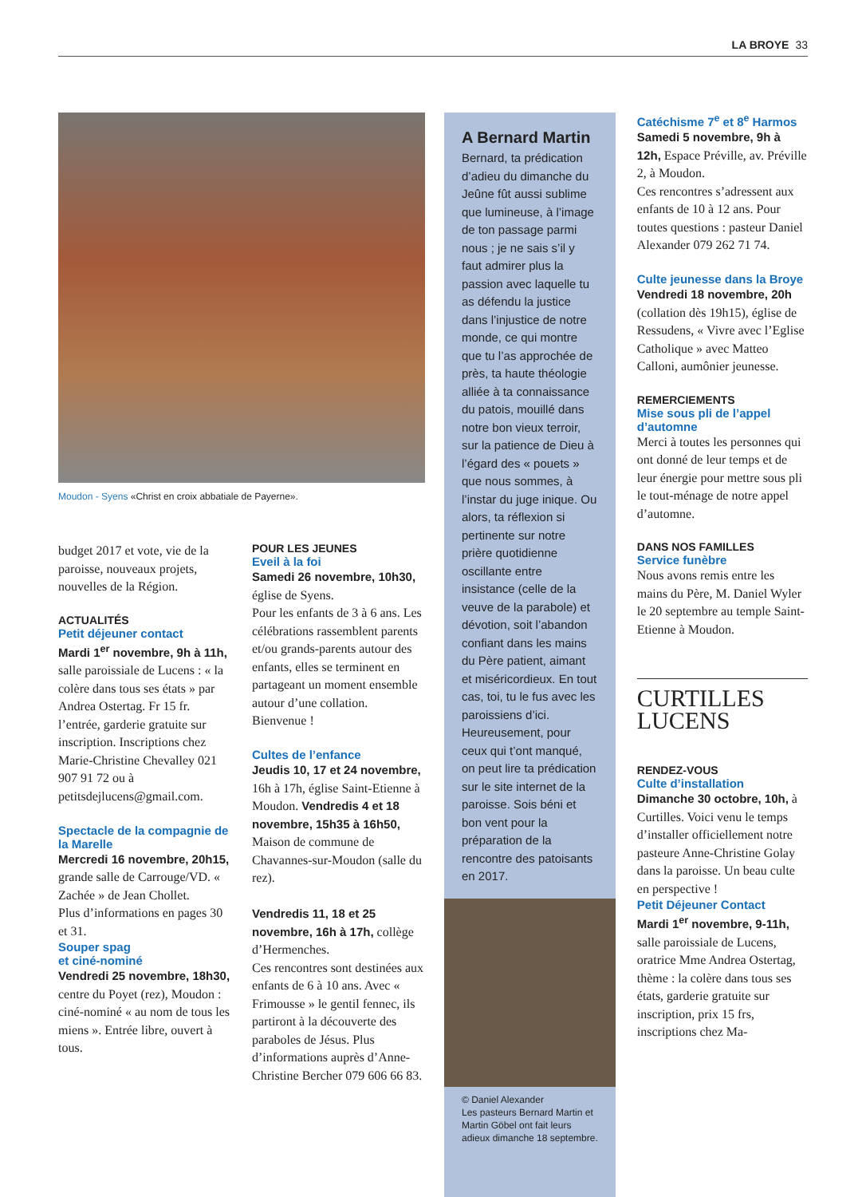LA BROYE 33
Moudon - Syens «Christ en croix abbatiale de Payerne».
budget 2017 et vote, vie de la paroisse, nouveaux projets, nouvelles de la Région.
ACTUALITÉS
Petit déjeuner contact
Mardi 1<sup>er</sup> novembre, 9h à 11h, salle paroissiale de Lucens : « la colère dans tous ses états » par Andrea Ostertag. Fr 15 fr. l’entrée, garderie gratuite sur inscription. Inscriptions chez Marie-Christine Chevalley 021 907 91 72 ou à petitsdejlucens@gmail.com.
Spectacle de la compagnie de la Marelle
Mercredi 16 novembre, 20h15, grande salle de Carrouge/VD. « Zachée » de Jean Chollet.
Plus d’informations en pages 30 et 31.
Souper spag
et ciné-nominé
Vendredi 25 novembre, 18h30, centre du Poyet (rez), Moudon : ciné-nominé « au nom de tous les miens ». Entrée libre, ouvert à tous.
POUR LES JEUNES
Eveil à la foi
Samedi 26 novembre, 10h30, église de Syens.
Pour les enfants de 3 à 6 ans. Les célébrations rassemblent parents et/ou grands-parents autour des enfants, elles se terminent en partageant un moment ensemble autour d’une collation. Bienvenue !
Cultes de l’enfance
Jeudis 10, 17 et 24 novembre, 16h à 17h, église Saint-Etienne à Moudon. Vendredis 4 et 18 novembre, 15h35 à 16h50, Maison de commune de Chavannes-sur-Moudon (salle du rez).
Vendredis 11, 18 et 25 novembre, 16h à 17h, collège d’Hermenches.
Ces rencontres sont destinées aux enfants de 6 à 10 ans. Avec « Frimousse » le gentil fennec, ils partiront à la découverte des paraboles de Jésus. Plus d’informations auprès d’Anne-Christine Bercher 079 606 66 83.
A Bernard Martin
Bernard, ta prédication d’adieu du dimanche du Jeûne fût aussi sublime que lumineuse, à l’image de ton passage parmi nous ; je ne sais s’il y faut admirer plus la passion avec laquelle tu as défendu la justice dans l’injustice de notre monde, ce qui montre que tu l’as approchée de près, ta haute théologie alliée à ta connaissance du patois, mouillé dans notre bon vieux terroir, sur la patience de Dieu à l’égard des « pouets » que nous sommes, à l’instar du juge inique. Ou alors, ta réflexion si pertinente sur notre prière quotidienne oscillante entre insistance (celle de la veuve de la parabole) et dévotion, soit l’abandon confiant dans les mains du Père patient, aimant et miséricordieux. En tout cas, toi, tu le fus avec les paroissiens d’ici. Heureusement, pour ceux qui t’ont manqué, on peut lire ta prédication sur le site internet de la paroisse. Sois béni et bon vent pour la préparation de la rencontre des patoisants en 2017.
© Daniel Alexander
Les pasteurs Bernard Martin et Martin Göbel ont fait leurs adieux dimanche 18 septembre.
Catéchisme 7<sup>e</sup> et 8<sup>e</sup> Harmos
Samedi 5 novembre, 9h à 12h, Espace Préville, av. Préville 2, à Moudon.
Ces rencontres s’adressent aux enfants de 10 à 12 ans. Pour toutes questions : pasteur Daniel Alexander 079 262 71 74.
Culte jeunesse dans la Broye
Vendredi 18 novembre, 20h (collation dès 19h15), église de Ressudens, « Vivre avec l’Eglise Catholique » avec Matteo Calloni, aumônier jeunesse.
REMERCIEMENTS
Mise sous pli de l’appel d’automne
Merci à toutes les personnes qui ont donné de leur temps et de leur énergie pour mettre sous pli le tout-ménage de notre appel d’automne.
DANS NOS FAMILLES
Service funèbre
Nous avons remis entre les mains du Père, M. Daniel Wyler le 20 septembre au temple Saint-Etienne à Moudon.
CURTILLES
LUCENS
RENDEZ-VOUS
Culte d’installation
Dimanche 30 octobre, 10h, à Curtilles. Voici venu le temps d’installer officiellement notre pasteure Anne-Christine Golay dans la paroisse. Un beau culte en perspective !
Petit Déjeuner Contact
Mardi 1<sup>er</sup> novembre, 9-11h, salle paroissiale de Lucens, oratrice Mme Andrea Ostertag, thème : la colère dans tous ses états, garderie gratuite sur inscription, prix 15 frs, inscriptions chez Ma-